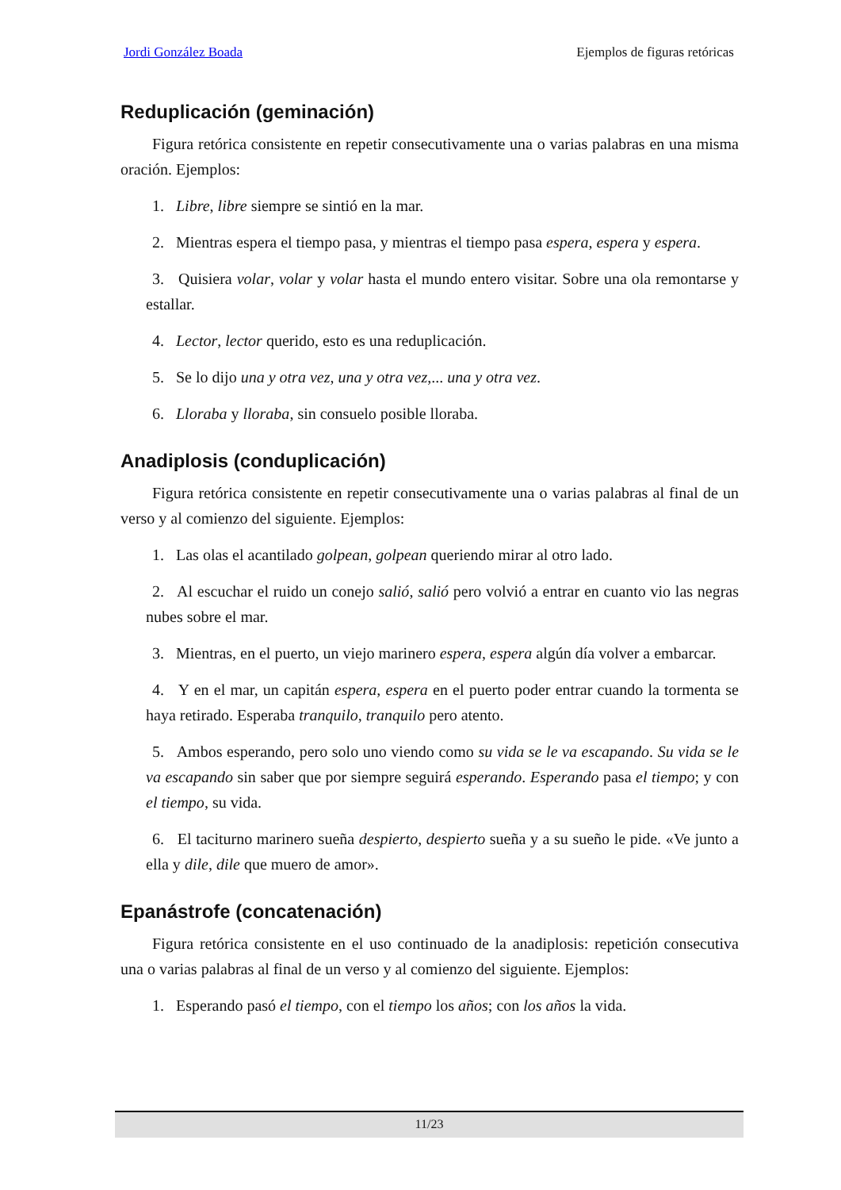Jordi González Boada Ejemplos de figuras retóricas
Reduplicación (geminación)
Figura retórica consistente en repetir consecutivamente una o varias palabras en una misma oración. Ejemplos:
1. Libre, libre siempre se sintió en la mar.
2. Mientras espera el tiempo pasa, y mientras el tiempo pasa espera, espera y espera.
3. Quisiera volar, volar y volar hasta el mundo entero visitar. Sobre una ola remontarse y estallar.
4. Lector, lector querido, esto es una reduplicación.
5. Se lo dijo una y otra vez, una y otra vez,... una y otra vez.
6. Lloraba y lloraba, sin consuelo posible lloraba.
Anadiplosis (conduplicación)
Figura retórica consistente en repetir consecutivamente una o varias palabras al final de un verso y al comienzo del siguiente. Ejemplos:
1. Las olas el acantilado golpean, golpean queriendo mirar al otro lado.
2. Al escuchar el ruido un conejo salió, salió pero volvió a entrar en cuanto vio las negras nubes sobre el mar.
3. Mientras, en el puerto, un viejo marinero espera, espera algún día volver a embarcar.
4. Y en el mar, un capitán espera, espera en el puerto poder entrar cuando la tormenta se haya retirado. Esperaba tranquilo, tranquilo pero atento.
5. Ambos esperando, pero solo uno viendo como su vida se le va escapando. Su vida se le va escapando sin saber que por siempre seguirá esperando. Esperando pasa el tiempo; y con el tiempo, su vida.
6. El taciturno marinero sueña despierto, despierto sueña y a su sueño le pide. «Ve junto a ella y dile, dile que muero de amor».
Epanástrofe (concatenación)
Figura retórica consistente en el uso continuado de la anadiplosis: repetición consecutiva una o varias palabras al final de un verso y al comienzo del siguiente. Ejemplos:
1. Esperando pasó el tiempo, con el tiempo los años; con los años la vida.
11/23